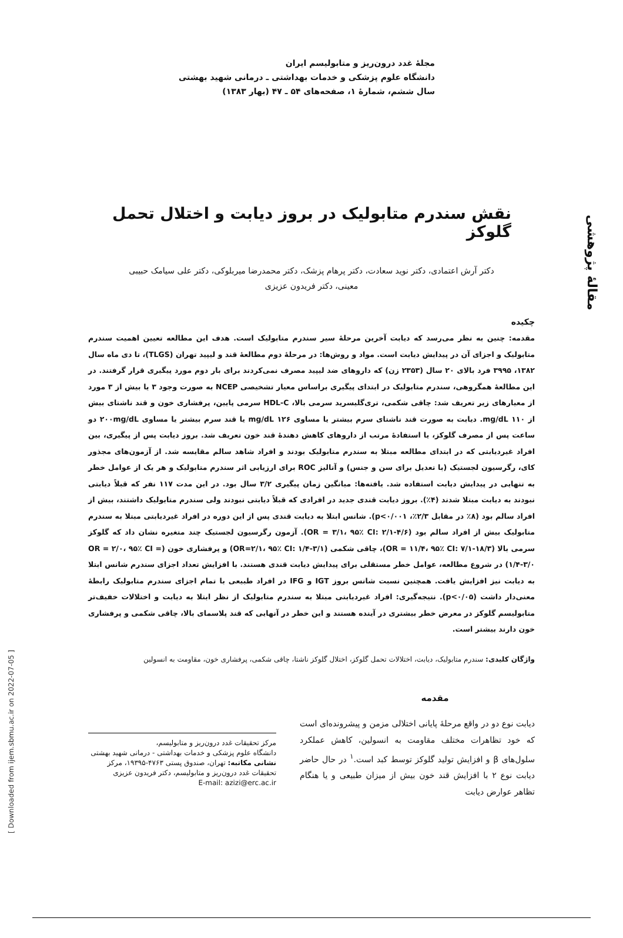مقالهٔ پژوهشی
[ Downloaded from ijem.sbmu.ac.ir on 2022-07-05 ]
مجلهٔ غدد درون‌ریز و متابولیسم ایران
دانشگاه علوم پزشکی و خدمات بهداشتی ـ درمانی شهید بهشتی
سال ششم، شمارهٔ ۱، صفحه‌های ۵۴ ـ ۴۷ (بهار ۱۳۸۳)
نقش سندرم متابولیک در بروز دیابت و اختلال تحمل گلوکز
دکتر آرش اعتمادی، دکتر نوید سعادت، دکتر پرهام پزشک، دکتر محمدرضا میربلوکی، دکتر علی سیامک حبیبی
معینی، دکتر فریدون عزیزی
چکیده
مقدمه: چنین به نظر می‌رسد که دیابت آخرین مرحلهٔ سیر سندرم متابولیک است. هدف این مطالعه تعیین اهمیت سندرم متابولیک و اجزای آن در پیدایش دیابت است. مواد و روش‌ها: در مرحلهٔ دوم مطالعهٔ قند و لیپید تهران (TLGS)، تا دی ماه سال ۱۳۸۲، ۳۹۹۵ فرد بالای ۲۰ سال (۲۳۵۳ زن) که داروهای ضد لیپید مصرف نمی‌کردند برای بار دوم مورد پیگیری قرار گرفتند. در این مطالعهٔ همگروهی، سندرم متابولیک در ابتدای پیگیری براساس معیار تشخیصی NCEP به صورت وجود ۳ یا بیش از ۳ مورد از معیارهای زیر تعریف شد: چاقی شکمی، تری‌گلیسرید سرمی بالا، HDL-C سرمی پایین، پرفشاری خون و قند ناشتای بیش از ۱۱۰ mg/dL. دیابت به صورت قند ناشتای سرم بیشتر یا مساوی ۱۲۶ mg/dL یا قند سرم بیشتر یا مساوی ۲۰۰mg/dL دو ساعت پس از مصرف گلوکز، یا استفادهٔ مرتب از داروهای کاهش دهندهٔ قند خون تعریف شد. بروز دیابت پس از پیگیری، بین افراد غیردیابتی که در ابتدای مطالعه مبتلا به سندرم متابولیک بودند و افراد شاهد سالم مقایسه شد. از آزمون‌های مجذور کای، رگرسیون لجستیک (با تعدیل برای سن و جنس) و آنالیز ROC برای ارزیابی اثر سندرم متابولیک و هر یک از عوامل خطر به تنهایی در پیدایش دیابت استفاده شد. یافته‌ها: میانگین زمان پیگیری ۳/۲ سال بود. در این مدت ۱۱۷ نفر که قبلاً دیابتی نبودند به دیابت مبتلا شدند (۴٪). بروز دیابت قندی جدید در افرادی که قبلاً دیابتی نبودند ولی سندرم متابولیک داشتند، بیش از افراد سالم بود (۸٪ در مقابل ۲/۳٪، p<۰/۰۰۱). شانس ابتلا به دیابت قندی پس از این دوره در افراد غیردیابتی مبتلا به سندرم متابولیک بیش از افراد سالم بود (OR = ۳/۱، ۹۵٪ CI: ۲/۱-۴/۶). آزمون رگرسیون لجستیک چند متغیره نشان داد که گلوکز سرمی بالا (OR = ۱۱/۴، ۹۵٪ CI: ۷/۱-۱۸/۳)، چاقی شکمی (OR=۲/۱، ۹۵٪ CI: ۱/۴-۳/۱) و پرفشاری خون (OR = ۲/۰، ۹۵٪ CI = ۱/۴-۳/۰) در شروع مطالعه، عوامل خطر مستقلی برای پیدایش دیابت قندی هستند. با افزایش تعداد اجزای سندرم شانس ابتلا به دیابت نیز افزایش یافت. همچنین نسبت شانس بروز IGT و IFG در افراد طبیعی با تمام اجزای سندرم متابولیک رابطهٔ معنی‌دار داشت (p<۰/۰۵). نتیجه‌گیری: افراد غیردیابتی مبتلا به سندرم متابولیک از نظر ابتلا به دیابت و اختلالات خفیف‌تر متابولیسم گلوکز در معرض خطر بیشتری در آینده هستند و این خطر در آنهایی که قند پلاسمای بالا، چاقی شکمی و پرفشاری خون دارند بیشتر است.
واژگان کلیدی: سندرم متابولیک، دیابت، اختلالات تحمل گلوکز، اختلال گلوکز ناشتا، چاقی شکمی، پرفشاری خون، مقاومت به انسولین
مقدمه
دیابت نوع دو در واقع مرحلهٔ پایانی اختلالی مزمن و پیشرونده‌ای است که خود تظاهرات مختلف مقاومت به انسولین، کاهش عملکرد سلول‌های β و افزایش تولید گلوکز توسط کبد است.<sup>۱</sup> در حال حاضر دیابت نوع ۲ با افزایش قند خون بیش از میزان طبیعی و یا هنگام تظاهر عوارض دیابت
مرکز تحقیقات غدد درون‌ریز و متابولیسم،
دانشگاه علوم پزشکی و خدمات بهداشتی - درمانی شهید بهشتی
نشانی مکاتبه: تهران، صندوق پستی ۴۷۶۳-۱۹۳۹۵، مرکز تحقیقات غدد درون‌ریز و متابولیسم، دکتر فریدون عزیزی
E-mail: azizi@erc.ac.ir